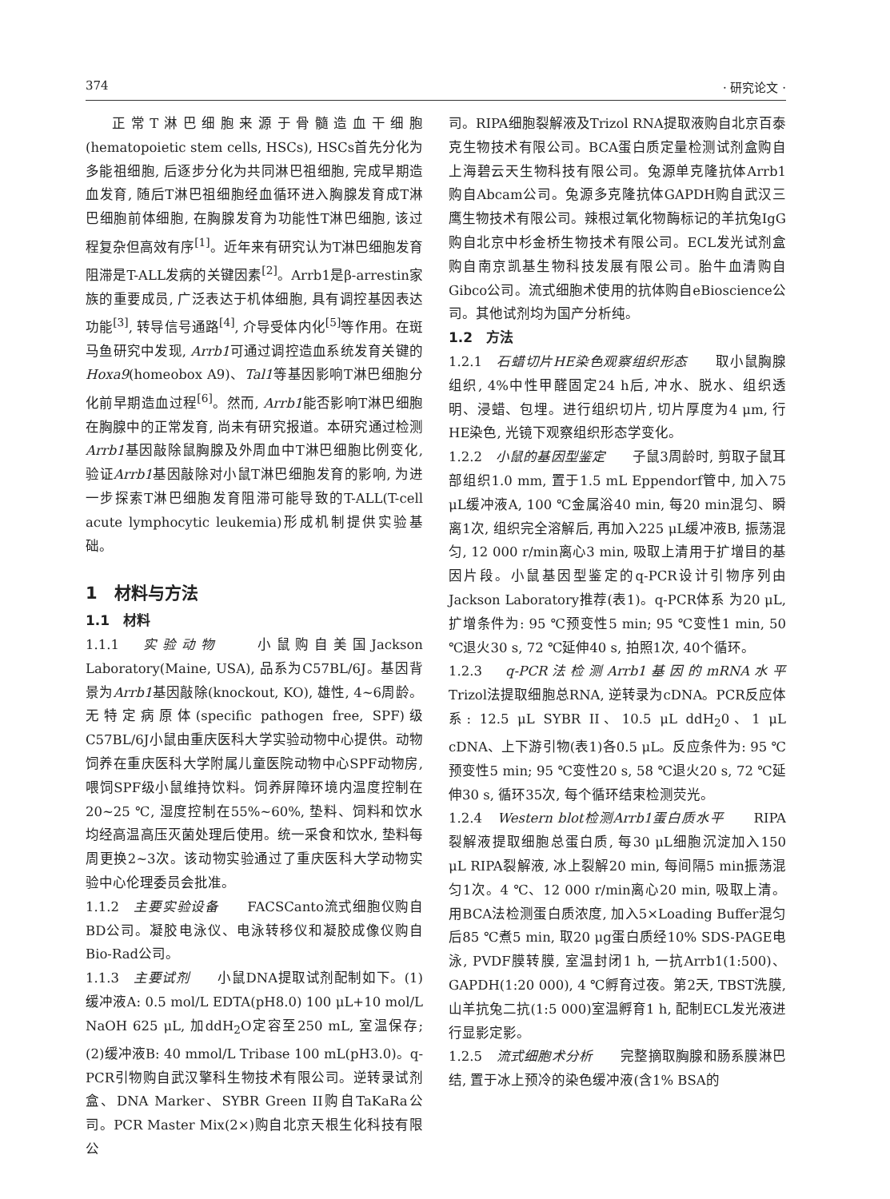374 · 研究论文 ·
正常T淋巴细胞来源于骨髓造血干细胞(hematopoietic stem cells, HSCs), HSCs首先分化为多能祖细胞, 后逐步分化为共同淋巴祖细胞, 完成早期造血发育, 随后T淋巴祖细胞经血循环进入胸腺发育成T淋巴细胞前体细胞, 在胸腺发育为功能性T淋巴细胞, 该过程复杂但高效有序<sup>[1]</sup>。近年来有研究认为T淋巴细胞发育阻滞是T-ALL发病的关键因素<sup>[2]</sup>。Arrb1是β-arrestin家族的重要成员, 广泛表达于机体细胞, 具有调控基因表达功能<sup>[3]</sup>, 转导信号通路<sup>[4]</sup>, 介导受体内化<sup>[5]</sup>等作用。在斑马鱼研究中发现, Arrb1可通过调控造血系统发育关键的Hoxa9(homeobox A9)、Tal1等基因影响T淋巴细胞分化前早期造血过程<sup>[6]</sup>。然而, Arrb1能否影响T淋巴细胞在胸腺中的正常发育, 尚未有研究报道。本研究通过检测Arrb1基因敲除鼠胸腺及外周血中T淋巴细胞比例变化, 验证Arrb1基因敲除对小鼠T淋巴细胞发育的影响, 为进一步探索T淋巴细胞发育阻滞可能导致的T-ALL(T-cell acute lymphocytic leukemia)形成机制提供实验基础。
1　材料与方法
1.1　材料
1.1.1　实验动物　　小鼠购自美国Jackson Laboratory(Maine, USA), 品系为C57BL/6J。基因背景为Arrb1基因敲除(knockout, KO), 雄性, 4~6周龄。无特定病原体(specific pathogen free, SPF)级C57BL/6J小鼠由重庆医科大学实验动物中心提供。动物饲养在重庆医科大学附属儿童医院动物中心SPF动物房, 喂饲SPF级小鼠维持饮料。饲养屏障环境内温度控制在20~25 ℃, 湿度控制在55%~60%, 垫料、饲料和饮水均经高温高压灭菌处理后使用。统一采食和饮水, 垫料每周更换2~3次。该动物实验通过了重庆医科大学动物实验中心伦理委员会批准。
1.1.2　主要实验设备　　FACSCanto流式细胞仪购自BD公司。凝胶电泳仪、电泳转移仪和凝胶成像仪购自Bio-Rad公司。
1.1.3　主要试剂　　小鼠DNA提取试剂配制如下。(1)缓冲液A: 0.5 mol/L EDTA(pH8.0) 100 μL+10 mol/L NaOH 625 μL, 加ddH<sub>2</sub>O定容至250 mL, 室温保存; (2)缓冲液B: 40 mmol/L Tribase 100 mL(pH3.0)。q-PCR引物购自武汉擎科生物技术有限公司。逆转录试剂盒、DNA Marker、SYBR Green II购自TaKaRa公司。PCR Master Mix(2×)购自北京天根生化科技有限公
司。RIPA细胞裂解液及Trizol RNA提取液购自北京百泰克生物技术有限公司。BCA蛋白质定量检测试剂盒购自上海碧云天生物科技有限公司。兔源单克隆抗体Arrb1购自Abcam公司。兔源多克隆抗体GAPDH购自武汉三鹰生物技术有限公司。辣根过氧化物酶标记的羊抗兔IgG购自北京中杉金桥生物技术有限公司。ECL发光试剂盒购自南京凯基生物科技发展有限公司。胎牛血清购自Gibco公司。流式细胞术使用的抗体购自eBioscience公司。其他试剂均为国产分析纯。
1.2　方法
1.2.1　石蜡切片HE染色观察组织形态　　取小鼠胸腺组织, 4%中性甲醛固定24 h后, 冲水、脱水、组织透明、浸蜡、包埋。进行组织切片, 切片厚度为4 μm, 行HE染色, 光镜下观察组织形态学变化。
1.2.2　小鼠的基因型鉴定　　子鼠3周龄时, 剪取子鼠耳部组织1.0 mm, 置于1.5 mL Eppendorf管中, 加入75 μL缓冲液A, 100 ℃金属浴40 min, 每20 min混匀、瞬离1次, 组织完全溶解后, 再加入225 μL缓冲液B, 振荡混匀, 12 000 r/min离心3 min, 吸取上清用于扩增目的基因片段。小鼠基因型鉴定的q-PCR设计引物序列由Jackson Laboratory推荐(表1)。q-PCR体系 为20 μL, 扩增条件为: 95 ℃预变性5 min; 95 ℃变性1 min, 50 ℃退火30 s, 72 ℃延伸40 s, 拍照1次, 40个循环。
1.2.3　q-PCR法检测Arrb1基因的mRNA水平　　Trizol法提取细胞总RNA, 逆转录为cDNA。PCR反应体系: 12.5 μL SYBR II、10.5 μL ddH<sub>2</sub>0、1 μL cDNA、上下游引物(表1)各0.5 μL。反应条件为: 95 ℃预变性5 min; 95 ℃变性20 s, 58 ℃退火20 s, 72 ℃延伸30 s, 循环35次, 每个循环结束检测荧光。
1.2.4　Western blot检测Arrb1蛋白质水平　　RIPA裂解液提取细胞总蛋白质, 每30 μL细胞沉淀加入150 μL RIPA裂解液, 冰上裂解20 min, 每间隔5 min振荡混匀1次。4 ℃、12 000 r/min离心20 min, 吸取上清。用BCA法检测蛋白质浓度, 加入5×Loading Buffer混匀后85 ℃煮5 min, 取20 μg蛋白质经10% SDS-PAGE电泳, PVDF膜转膜, 室温封闭1 h, 一抗Arrb1(1:500)、GAPDH(1:20 000), 4 ℃孵育过夜。第2天, TBST洗膜, 山羊抗兔二抗(1:5 000)室温孵育1 h, 配制ECL发光液进行显影定影。
1.2.5　流式细胞术分析　　完整摘取胸腺和肠系膜淋巴结, 置于冰上预冷的染色缓冲液(含1% BSA的